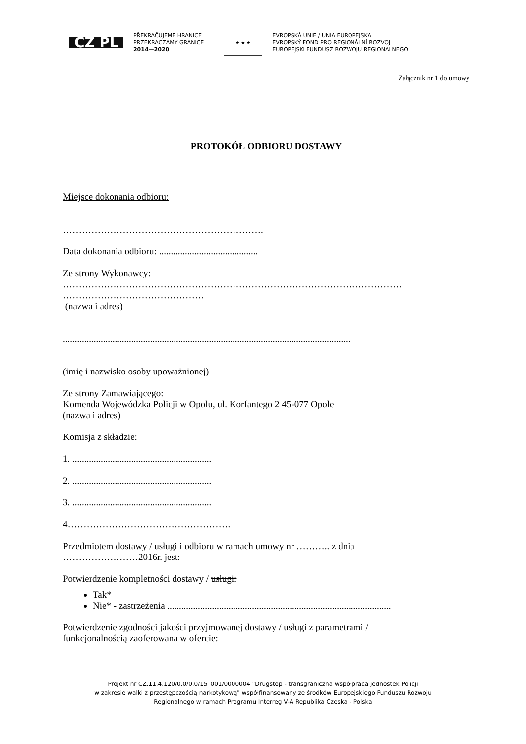CZ PL PŘEKRAČUJEME HRANICE
PRZEKRACZAMY GRANICE
2014—2020 ★ ★ ★ EVROPSKÁ UNIE / UNIA EUROPEJSKA
EVROPSKÝ FOND PRO REGIONÁLNÍ ROZVOJ
EUROPEJSKI FUNDUSZ ROZWOJU REGIONALNEGO
Załącznik nr 1 do umowy
PROTOKÓŁ ODBIORU DOSTAWY
Miejsce dokonania odbioru:
……………………………………………………….
Data dokonania odbioru: ..........................................
Ze strony Wykonawcy:
………………………………………………………………………………………………
………………………………………
(nazwa i adres)
..........................................................................................................................
(imię i nazwisko osoby upoważnionej)
Ze strony Zamawiającego:
Komenda Wojewódzka Policji w Opolu, ul. Korfantego 2 45-077 Opole
(nazwa i adres)
Komisja z składzie:
1. ...........................................................
2. ...........................................................
3. ...........................................................
4…………………………………………….
Przedmiotem dostawy / usługi i odbioru w ramach umowy nr ……….. z dnia
……………………2016r. jest:
Potwierdzenie kompletności dostawy / usługi:
Tak*
Nie* - zastrzeżenia ...............................................................................................
Potwierdzenie zgodności jakości przyjmowanej dostawy / usługi z parametrami /
funkcjonalnością zaoferowana w ofercie:
Projekt nr CZ.11.4.120/0.0/0.0/15_001/0000004 "Drugstop - transgraniczna współpraca jednostek Policji
w zakresie walki z przestępczością narkotykową" współfinansowany ze środków Europejskiego Funduszu Rozwoju
Regionalnego w ramach Programu Interreg V-A Republika Czeska - Polska